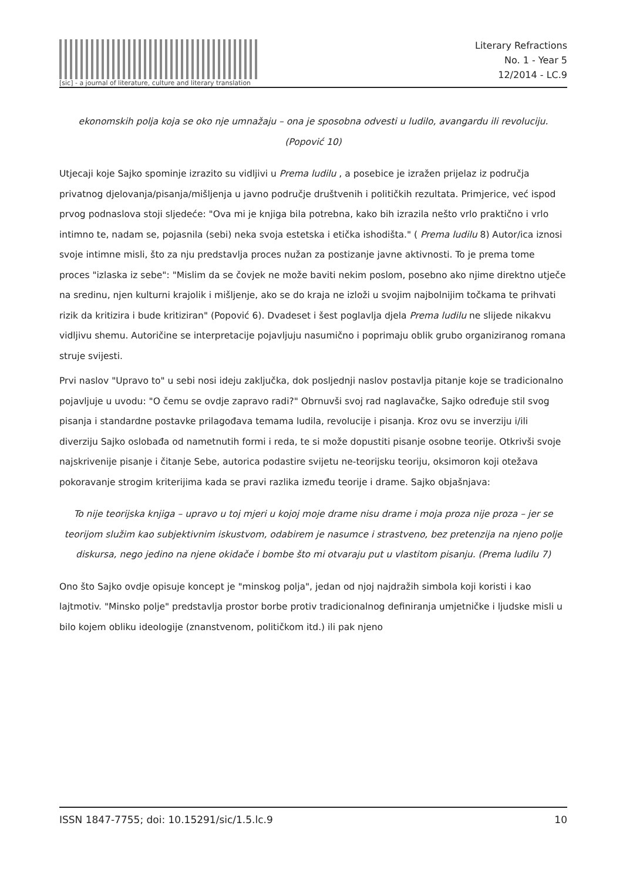[sic] - a journal of literature, culture and literary translation
Literary Refractions
No. 1 - Year 5
12/2014 - LC.9
ekonomskih polja koja se oko nje umnažaju – ona je sposobna odvesti u ludilo, avangardu ili revoluciju. (Popović 10)
Utjecaji koje Sajko spominje izrazito su vidljivi u Prema ludilu , a posebice je izražen prijelaz iz područja privatnog djelovanja/pisanja/mišljenja u javno područje društvenih i političkih rezultata. Primjerice, već ispod prvog podnaslova stoji sljedeće: "Ova mi je knjiga bila potrebna, kako bih izrazila nešto vrlo praktično i vrlo intimno te, nadam se, pojasnila (sebi) neka svoja estetska i etička ishodišta." ( Prema ludilu 8) Autor/ica iznosi svoje intimne misli, što za nju predstavlja proces nužan za postizanje javne aktivnosti. To je prema tome proces "izlaska iz sebe": "Mislim da se čovjek ne može baviti nekim poslom, posebno ako njime direktno utječe na sredinu, njen kulturni krajolik i mišljenje, ako se do kraja ne izloži u svojim najbolnijim točkama te prihvati rizik da kritizira i bude kritiziran" (Popović 6). Dvadeset i šest poglavlja djela Prema ludilu ne slijede nikakvu vidljivu shemu. Autoričine se interpretacije pojavljuju nasumično i poprimaju oblik grubo organiziranog romana struje svijesti.
Prvi naslov "Upravo to" u sebi nosi ideju zaključka, dok posljednji naslov postavlja pitanje koje se tradicionalno pojavljuje u uvodu: "O čemu se ovdje zapravo radi?" Obrnuvši svoj rad naglavačke, Sajko određuje stil svog pisanja i standardne postavke prilagođava temama ludila, revolucije i pisanja. Kroz ovu se inverziju i/ili diverziju Sajko oslobađa od nametnutih formi i reda, te si može dopustiti pisanje osobne teorije. Otkrivši svoje najskrivenije pisanje i čitanje Sebe, autorica podastire svijetu ne-teorijsku teoriju, oksimoron koji otežava pokoravanje strogim kriterijima kada se pravi razlika između teorije i drame. Sajko objašnjava:
To nije teorijska knjiga – upravo u toj mjeri u kojoj moje drame nisu drame i moja proza nije proza – jer se teorijom služim kao subjektivnim iskustvom, odabirem je nasumce i strastveno, bez pretenzija na njeno polje diskursa, nego jedino na njene okidače i bombe što mi otvaraju put u vlastitom pisanju. (Prema ludilu 7)
Ono što Sajko ovdje opisuje koncept je "minskog polja", jedan od njoj najdražih simbola koji koristi i kao lajtmotiv. "Minsko polje" predstavlja prostor borbe protiv tradicionalnog definiranja umjetničke i ljudske misli u bilo kojem obliku ideologije (znanstvenom, političkom itd.) ili pak njeno
ISSN 1847-7755; doi: 10.15291/sic/1.5.lc.9 10